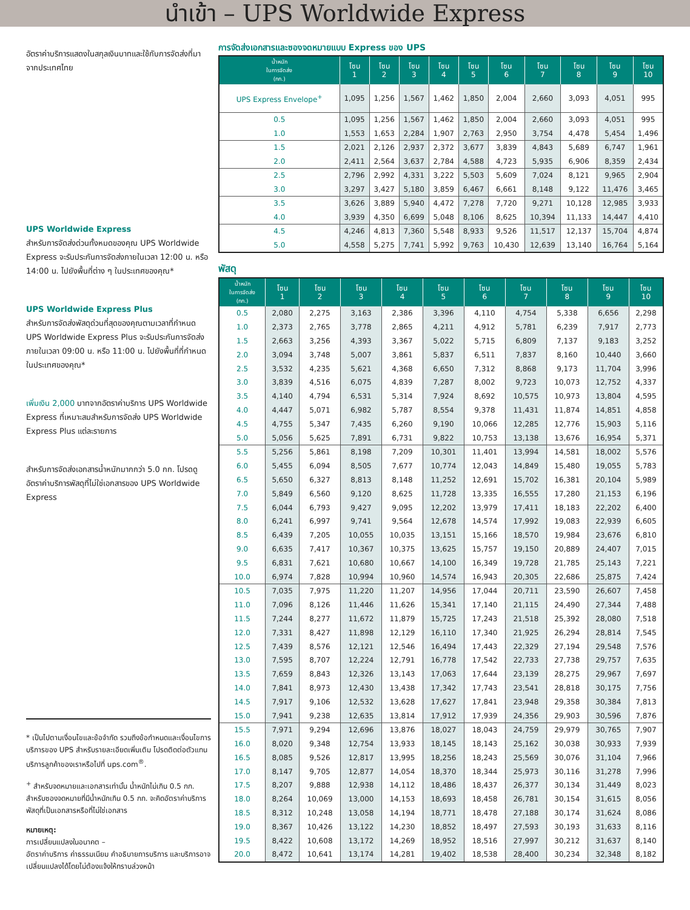นำเข้า – UPS Worldwide Express
อัตราค่าบริการแสดงในสกุลเงินบาทและใช้กับการจัดส่งที่มาจากประเทศไทย
UPS Worldwide Express
สำหรับการจัดส่งด่วนทั้งหมดของคุณ UPS Worldwide Express จะรับประกันการจัดส่งภายในเวลา 12:00 น. หรือ 14:00 น. ไปยังพื้นที่ต่าง ๆ ในประเทศของคุณ*
UPS Worldwide Express Plus
สำหรับการจัดส่งพัสดุด่วนที่สุดของคุณตามเวลาที่กำหนด UPS Worldwide Express Plus จะรับประกันการจัดส่งภายในเวลา 09:00 น. หรือ 11:00 น. ไปยังพื้นที่ที่กำหนดในประเทศของคุณ*
เพิ่มเงิน 2,000 บาทจากอัตราค่าบริการ UPS Worldwide Express ที่เหมาะสมสำหรับการจัดส่ง UPS Worldwide Express Plus แต่ละรายการ
สำหรับการจัดส่งเอกสารน้ำหนักมากกว่า 5.0 กก. โปรดดูอัตราค่าบริการพัสดุที่ไม่ใช่เอกสารของ UPS Worldwide Express
* เป็นไปตามเงื่อนไขและข้อจำกัด รวมถึงข้อกำหนดและเงื่อนไขการบริการของ UPS สำหรับรายละเอียดเพิ่มเติม โปรดติดต่อตัวแทนบริการลูกค้าของเราหรือไปที่ ups.com<sup>®</sup>.
<sup>+</sup> สำหรับจดหมายและเอกสารเท่านั้น น้ำหนักไม่เกิน 0.5 กก. สำหรับซองจดหมายที่มีน้ำหนักเกิน 0.5 กก. จะคิดอัตราค่าบริการพัสดุที่เป็นเอกสารหรือที่ไม่ใช่เอกสาร
หมายเหตุ:
การเปลี่ยนแปลงในอนาคต –
อัตราค่าบริการ ค่าธรรมเนียม คำอธิบายการบริการ และบริการอาจเปลี่ยนแปลงได้โดยไม่ต้องแจ้งให้ทราบล่วงหน้า
การจัดส่งเอกสารและซองจดหมายแบบ Express ของ UPS
| น้ำหนัก ในการจัดส่ง (กก.) | โซน 1 | โซน 2 | โซน 3 | โซน 4 | โซน 5 | โซน 6 | โซน 7 | โซน 8 | โซน 9 | โซน 10 |
| --- | --- | --- | --- | --- | --- | --- | --- | --- | --- | --- |
| UPS Express Envelope<sup>+</sup> | 1,095 | 1,256 | 1,567 | 1,462 | 1,850 | 2,004 | 2,660 | 3,093 | 4,051 | 995 |
| 0.5 | 1,095 | 1,256 | 1,567 | 1,462 | 1,850 | 2,004 | 2,660 | 3,093 | 4,051 | 995 |
| 1.0 | 1,553 | 1,653 | 2,284 | 1,907 | 2,763 | 2,950 | 3,754 | 4,478 | 5,454 | 1,496 |
| 1.5 | 2,021 | 2,126 | 2,937 | 2,372 | 3,677 | 3,839 | 4,843 | 5,689 | 6,747 | 1,961 |
| 2.0 | 2,411 | 2,564 | 3,637 | 2,784 | 4,588 | 4,723 | 5,935 | 6,906 | 8,359 | 2,434 |
| 2.5 | 2,796 | 2,992 | 4,331 | 3,222 | 5,503 | 5,609 | 7,024 | 8,121 | 9,965 | 2,904 |
| 3.0 | 3,297 | 3,427 | 5,180 | 3,859 | 6,467 | 6,661 | 8,148 | 9,122 | 11,476 | 3,465 |
| 3.5 | 3,626 | 3,889 | 5,940 | 4,472 | 7,278 | 7,720 | 9,271 | 10,128 | 12,985 | 3,933 |
| 4.0 | 3,939 | 4,350 | 6,699 | 5,048 | 8,106 | 8,625 | 10,394 | 11,133 | 14,447 | 4,410 |
| 4.5 | 4,246 | 4,813 | 7,360 | 5,548 | 8,933 | 9,526 | 11,517 | 12,137 | 15,704 | 4,874 |
| 5.0 | 4,558 | 5,275 | 7,741 | 5,992 | 9,763 | 10,430 | 12,639 | 13,140 | 16,764 | 5,164 |
พัสดุ
| น้ำหนัก ในการจัดส่ง (กก.) | โซน 1 | โซน 2 | โซน 3 | โซน 4 | โซน 5 | โซน 6 | โซน 7 | โซน 8 | โซน 9 | โซน 10 |
| --- | --- | --- | --- | --- | --- | --- | --- | --- | --- | --- |
| 0.5 | 2,080 | 2,275 | 3,163 | 2,386 | 3,396 | 4,110 | 4,754 | 5,338 | 6,656 | 2,298 |
| 1.0 | 2,373 | 2,765 | 3,778 | 2,865 | 4,211 | 4,912 | 5,781 | 6,239 | 7,917 | 2,773 |
| 1.5 | 2,663 | 3,256 | 4,393 | 3,367 | 5,022 | 5,715 | 6,809 | 7,137 | 9,183 | 3,252 |
| 2.0 | 3,094 | 3,748 | 5,007 | 3,861 | 5,837 | 6,511 | 7,837 | 8,160 | 10,440 | 3,660 |
| 2.5 | 3,532 | 4,235 | 5,621 | 4,368 | 6,650 | 7,312 | 8,868 | 9,173 | 11,704 | 3,996 |
| 3.0 | 3,839 | 4,516 | 6,075 | 4,839 | 7,287 | 8,002 | 9,723 | 10,073 | 12,752 | 4,337 |
| 3.5 | 4,140 | 4,794 | 6,531 | 5,314 | 7,924 | 8,692 | 10,575 | 10,973 | 13,804 | 4,595 |
| 4.0 | 4,447 | 5,071 | 6,982 | 5,787 | 8,554 | 9,378 | 11,431 | 11,874 | 14,851 | 4,858 |
| 4.5 | 4,755 | 5,347 | 7,435 | 6,260 | 9,190 | 10,066 | 12,285 | 12,776 | 15,903 | 5,116 |
| 5.0 | 5,056 | 5,625 | 7,891 | 6,731 | 9,822 | 10,753 | 13,138 | 13,676 | 16,954 | 5,371 |
| 5.5 | 5,256 | 5,861 | 8,198 | 7,209 | 10,301 | 11,401 | 13,994 | 14,581 | 18,002 | 5,576 |
| 6.0 | 5,455 | 6,094 | 8,505 | 7,677 | 10,774 | 12,043 | 14,849 | 15,480 | 19,055 | 5,783 |
| 6.5 | 5,650 | 6,327 | 8,813 | 8,148 | 11,252 | 12,691 | 15,702 | 16,381 | 20,104 | 5,989 |
| 7.0 | 5,849 | 6,560 | 9,120 | 8,625 | 11,728 | 13,335 | 16,555 | 17,280 | 21,153 | 6,196 |
| 7.5 | 6,044 | 6,793 | 9,427 | 9,095 | 12,202 | 13,979 | 17,411 | 18,183 | 22,202 | 6,400 |
| 8.0 | 6,241 | 6,997 | 9,741 | 9,564 | 12,678 | 14,574 | 17,992 | 19,083 | 22,939 | 6,605 |
| 8.5 | 6,439 | 7,205 | 10,055 | 10,035 | 13,151 | 15,166 | 18,570 | 19,984 | 23,676 | 6,810 |
| 9.0 | 6,635 | 7,417 | 10,367 | 10,375 | 13,625 | 15,757 | 19,150 | 20,889 | 24,407 | 7,015 |
| 9.5 | 6,831 | 7,621 | 10,680 | 10,667 | 14,100 | 16,349 | 19,728 | 21,785 | 25,143 | 7,221 |
| 10.0 | 6,974 | 7,828 | 10,994 | 10,960 | 14,574 | 16,943 | 20,305 | 22,686 | 25,875 | 7,424 |
| 10.5 | 7,035 | 7,975 | 11,220 | 11,207 | 14,956 | 17,044 | 20,711 | 23,590 | 26,607 | 7,458 |
| 11.0 | 7,096 | 8,126 | 11,446 | 11,626 | 15,341 | 17,140 | 21,115 | 24,490 | 27,344 | 7,488 |
| 11.5 | 7,244 | 8,277 | 11,672 | 11,879 | 15,725 | 17,243 | 21,518 | 25,392 | 28,080 | 7,518 |
| 12.0 | 7,331 | 8,427 | 11,898 | 12,129 | 16,110 | 17,340 | 21,925 | 26,294 | 28,814 | 7,545 |
| 12.5 | 7,439 | 8,576 | 12,121 | 12,546 | 16,494 | 17,443 | 22,329 | 27,194 | 29,548 | 7,576 |
| 13.0 | 7,595 | 8,707 | 12,224 | 12,791 | 16,778 | 17,542 | 22,733 | 27,738 | 29,757 | 7,635 |
| 13.5 | 7,659 | 8,843 | 12,326 | 13,143 | 17,063 | 17,644 | 23,139 | 28,275 | 29,967 | 7,697 |
| 14.0 | 7,841 | 8,973 | 12,430 | 13,438 | 17,342 | 17,743 | 23,541 | 28,818 | 30,175 | 7,756 |
| 14.5 | 7,917 | 9,106 | 12,532 | 13,628 | 17,627 | 17,841 | 23,948 | 29,358 | 30,384 | 7,813 |
| 15.0 | 7,941 | 9,238 | 12,635 | 13,814 | 17,912 | 17,939 | 24,356 | 29,903 | 30,596 | 7,876 |
| 15.5 | 7,971 | 9,294 | 12,696 | 13,876 | 18,027 | 18,043 | 24,759 | 29,979 | 30,765 | 7,907 |
| 16.0 | 8,020 | 9,348 | 12,754 | 13,933 | 18,145 | 18,143 | 25,162 | 30,038 | 30,933 | 7,939 |
| 16.5 | 8,085 | 9,526 | 12,817 | 13,995 | 18,256 | 18,243 | 25,569 | 30,076 | 31,104 | 7,966 |
| 17.0 | 8,147 | 9,705 | 12,877 | 14,054 | 18,370 | 18,344 | 25,973 | 30,116 | 31,278 | 7,996 |
| 17.5 | 8,207 | 9,888 | 12,938 | 14,112 | 18,486 | 18,437 | 26,377 | 30,134 | 31,449 | 8,023 |
| 18.0 | 8,264 | 10,069 | 13,000 | 14,153 | 18,693 | 18,458 | 26,781 | 30,154 | 31,615 | 8,056 |
| 18.5 | 8,312 | 10,248 | 13,058 | 14,194 | 18,771 | 18,478 | 27,188 | 30,174 | 31,624 | 8,086 |
| 19.0 | 8,367 | 10,426 | 13,122 | 14,230 | 18,852 | 18,497 | 27,593 | 30,193 | 31,633 | 8,116 |
| 19.5 | 8,422 | 10,608 | 13,172 | 14,269 | 18,952 | 18,516 | 27,997 | 30,212 | 31,637 | 8,140 |
| 20.0 | 8,472 | 10,641 | 13,174 | 14,281 | 19,402 | 18,538 | 28,400 | 30,234 | 32,348 | 8,182 |